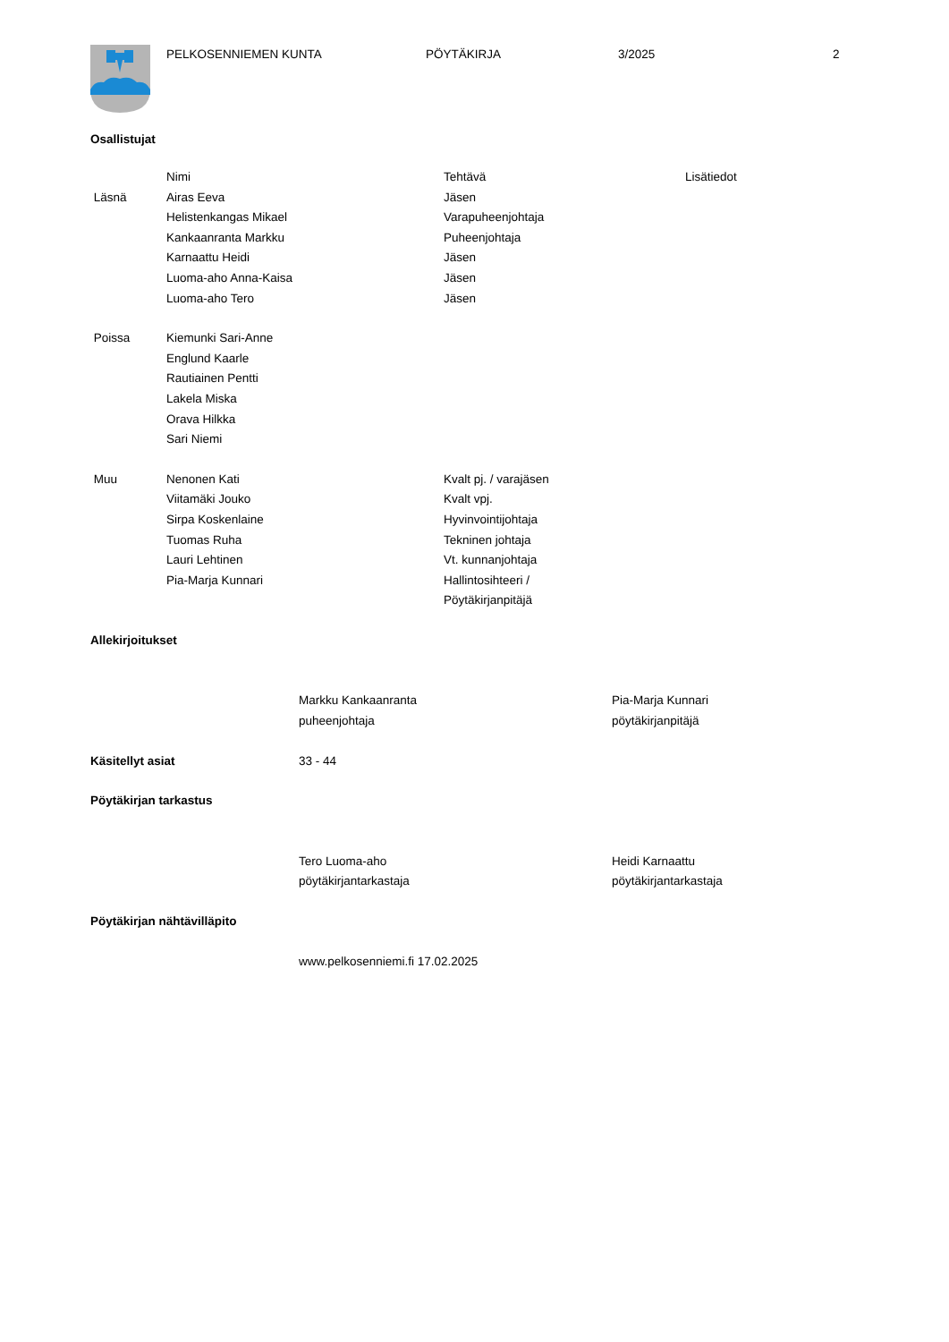PELKOSENNIEMEN KUNTA PÖYTÄKIRJA 3/2025 2
Osallistujat
| | Nimi | Tehtävä | Lisätiedot |
| Läsnä | Airas Eeva | Jäsen | |
| | Helistenkangas Mikael | Varapuheenjohtaja | |
| | Kankaanranta Markku | Puheenjohtaja | |
| | Karnaattu Heidi | Jäsen | |
| | Luoma-aho Anna-Kaisa | Jäsen | |
| | Luoma-aho Tero | Jäsen | |
| Poissa | Kiemunki Sari-Anne | | |
| | Englund Kaarle | | |
| | Rautiainen Pentti | | |
| | Lakela Miska | | |
| | Orava Hilkka | | |
| | Sari Niemi | | |
| Muu | Nenonen Kati | Kvalt pj. / varajäsen | |
| | Viitamäki Jouko | Kvalt vpj. | |
| | Sirpa Koskenlaine | Hyvinvointijohtaja | |
| | Tuomas Ruha | Tekninen johtaja | |
| | Lauri Lehtinen | Vt. kunnanjohtaja | |
| | Pia-Marja Kunnari | Hallintosihteeri / Pöytäkirjanpitäjä | |
| Allekirjoitukset | | |
| | Markku Kankaanranta puheenjohtaja | Pia-Marja Kunnari pöytäkirjanpitäjä |
| Käsitellyt asiat | 33 - 44 | |
| Pöytäkirjan tarkastus | | |
| | Tero Luoma-aho pöytäkirjantarkastaja | Heidi Karnaattu pöytäkirjantarkastaja |
| Pöytäkirjan nähtävilläpito | | |
| | www.pelkosenniemi.fi 17.02.2025 | |